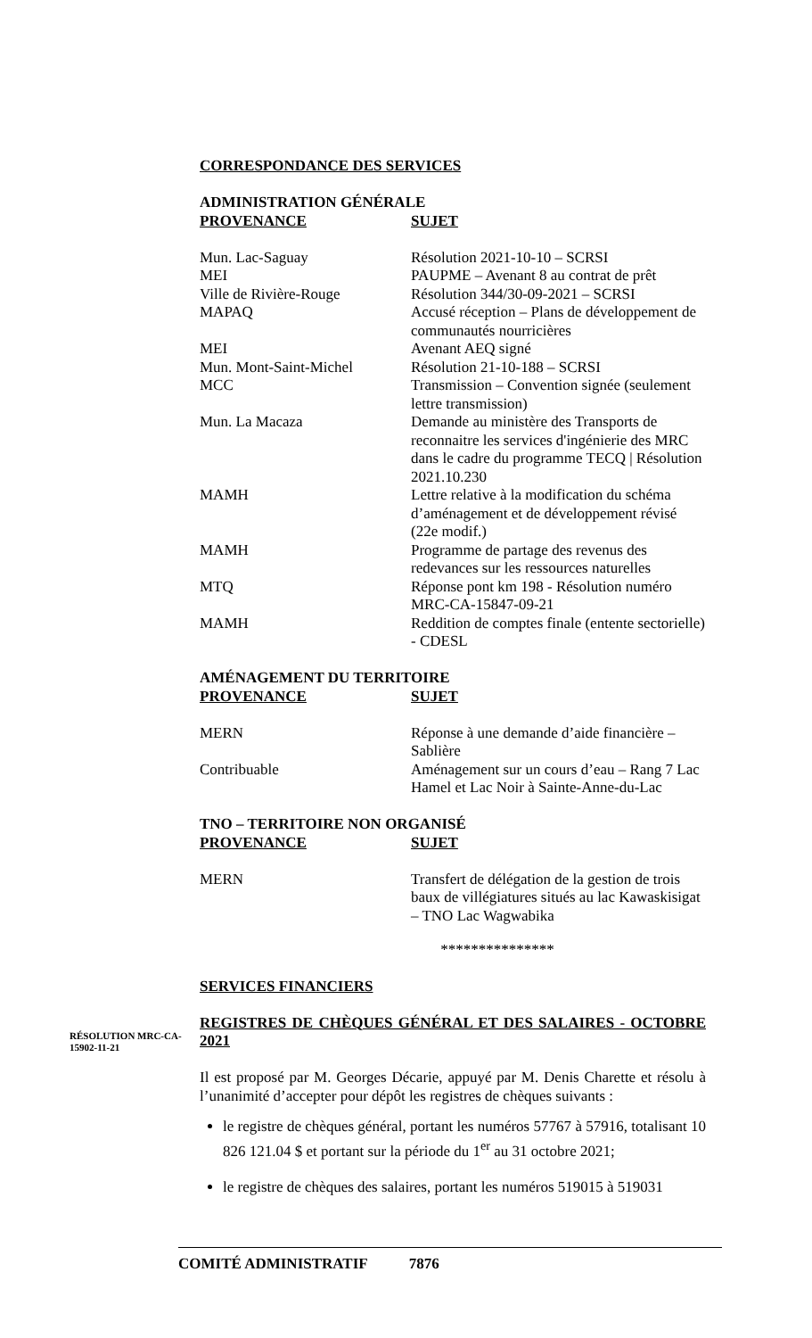CORRESPONDANCE DES SERVICES
ADMINISTRATION GÉNÉRALE
| PROVENANCE | SUJET |
| Mun. Lac-Saguay | Résolution 2021-10-10 – SCRSI |
| MEI | PAUPME – Avenant 8 au contrat de prêt |
| Ville de Rivière-Rouge | Résolution 344/30-09-2021 – SCRSI |
| MAPAQ | Accusé réception – Plans de développement de communautés nourricières |
| MEI | Avenant AEQ signé |
| Mun. Mont-Saint-Michel | Résolution 21-10-188 – SCRSI |
| MCC | Transmission – Convention signée (seulement lettre transmission) |
| Mun. La Macaza | Demande au ministère des Transports de reconnaitre les services d'ingénierie des MRC dans le cadre du programme TECQ / Résolution 2021.10.230 |
| MAMH | Lettre relative à la modification du schéma d’aménagement et de développement révisé (22e modif.) |
| MAMH | Programme de partage des revenus des redevances sur les ressources naturelles |
| MTQ | Réponse pont km 198 - Résolution numéro MRC-CA-15847-09-21 |
| MAMH | Reddition de comptes finale (entente sectorielle) - CDESL |
AMÉNAGEMENT DU TERRITOIRE
| PROVENANCE | SUJET |
| MERN | Réponse à une demande d’aide financière – Sablière |
| Contribuable | Aménagement sur un cours d’eau – Rang 7 Lac Hamel et Lac Noir à Sainte-Anne-du-Lac |
TNO – TERRITOIRE NON ORGANISÉ
| PROVENANCE | SUJET |
| MERN | Transfert de délégation de la gestion de trois baux de villégiatures situés au lac Kawaskisigat – TNO Lac Wagwabika |
***************
SERVICES FINANCIERS
REGISTRES DE CHÈQUES GÉNÉRAL ET DES SALAIRES - OCTOBRE 2021
Il est proposé par M. Georges Décarie, appuyé par M. Denis Charette et résolu à l’unanimité d’accepter pour dépôt les registres de chèques suivants :
le registre de chèques général, portant les numéros 57767 à 57916, totalisant 10 826 121.04 $ et portant sur la période du 1<sup>er</sup> au 31 octobre 2021;
le registre de chèques des salaires, portant les numéros 519015 à 519031
RÉSOLUTION MRC-CA- 15902-11-21
COMITÉ ADMINISTRATIF 7876